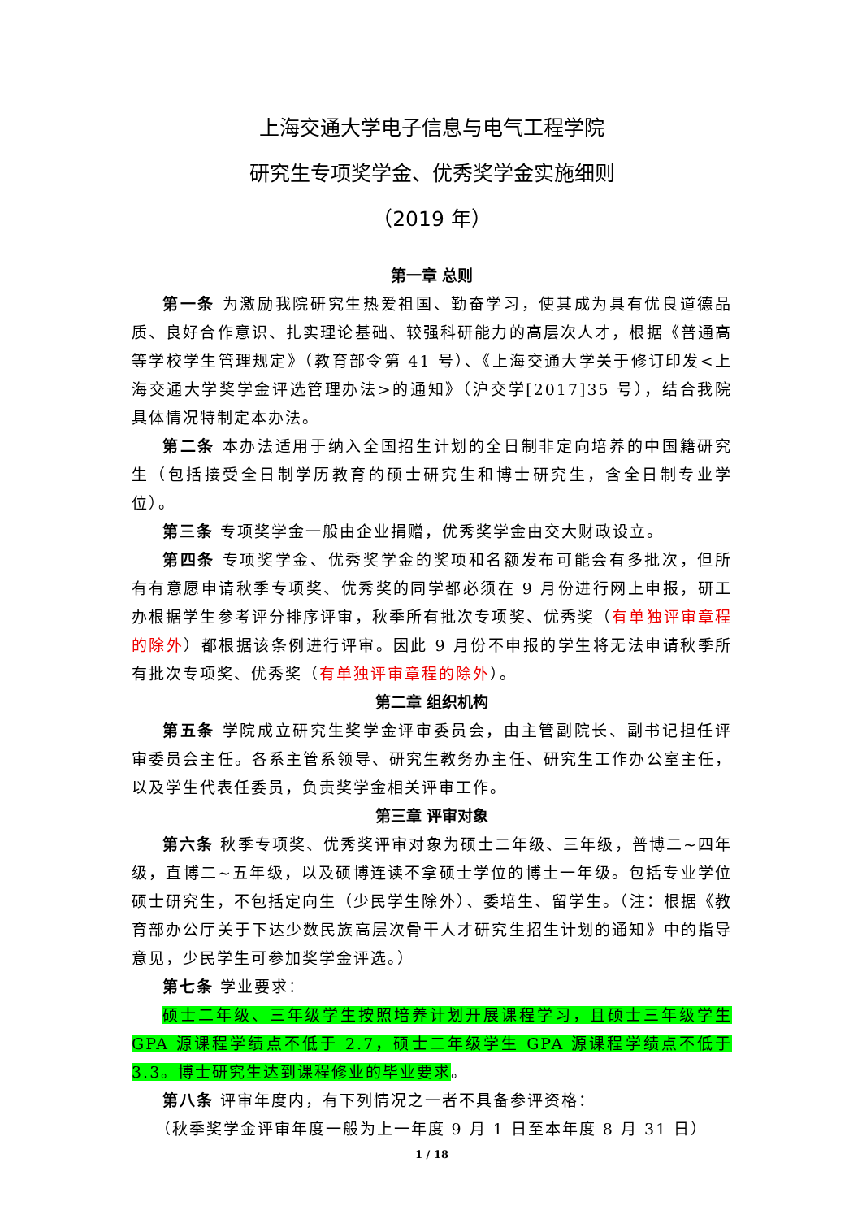上海交通大学电子信息与电气工程学院
研究生专项奖学金、优秀奖学金实施细则
（2019 年）
第一章 总则
第一条 为激励我院研究生热爱祖国、勤奋学习，使其成为具有优良道德品质、良好合作意识、扎实理论基础、较强科研能力的高层次人才，根据《普通高等学校学生管理规定》（教育部令第 41 号）、《上海交通大学关于修订印发<上海交通大学奖学金评选管理办法>的通知》（沪交学[2017]35 号），结合我院具体情况特制定本办法。
第二条 本办法适用于纳入全国招生计划的全日制非定向培养的中国籍研究生（包括接受全日制学历教育的硕士研究生和博士研究生，含全日制专业学位）。
第三条 专项奖学金一般由企业捐赠，优秀奖学金由交大财政设立。
第四条 专项奖学金、优秀奖学金的奖项和名额发布可能会有多批次，但所有有意愿申请秋季专项奖、优秀奖的同学都必须在 9 月份进行网上申报，研工办根据学生参考评分排序评审，秋季所有批次专项奖、优秀奖（有单独评审章程的除外）都根据该条例进行评审。因此 9 月份不申报的学生将无法申请秋季所有批次专项奖、优秀奖（有单独评审章程的除外）。
第二章 组织机构
第五条 学院成立研究生奖学金评审委员会，由主管副院长、副书记担任评审委员会主任。各系主管系领导、研究生教务办主任、研究生工作办公室主任，以及学生代表任委员，负责奖学金相关评审工作。
第三章 评审对象
第六条 秋季专项奖、优秀奖评审对象为硕士二年级、三年级，普博二~四年级，直博二~五年级，以及硕博连读不拿硕士学位的博士一年级。包括专业学位硕士研究生，不包括定向生（少民学生除外）、委培生、留学生。（注：根据《教育部办公厅关于下达少数民族高层次骨干人才研究生招生计划的通知》中的指导意见，少民学生可参加奖学金评选。）
第七条 学业要求：
硕士二年级、三年级学生按照培养计划开展课程学习，且硕士三年级学生GPA 源课程学绩点不低于 2.7，硕士二年级学生 GPA 源课程学绩点不低于 3.3。博士研究生达到课程修业的毕业要求。
第八条 评审年度内，有下列情况之一者不具备参评资格：
（秋季奖学金评审年度一般为上一年度 9 月 1 日至本年度 8 月 31 日）
1 / 18